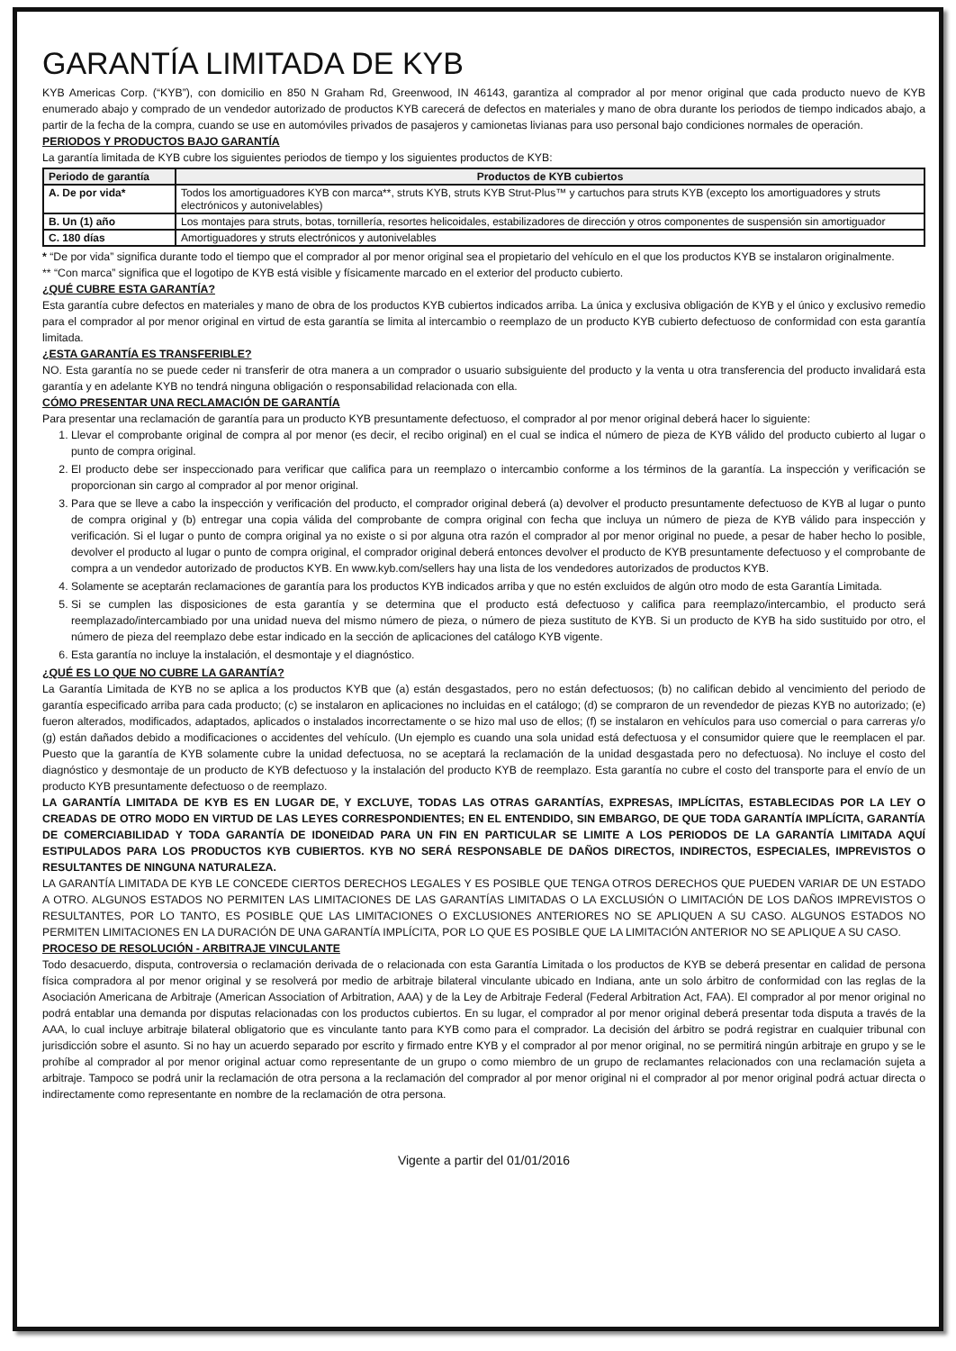GARANTÍA LIMITADA DE KYB
KYB Americas Corp. (“KYB”), con domicilio en 850 N Graham Rd, Greenwood, IN 46143, garantiza al comprador al por menor original que cada producto nuevo de KYB enumerado abajo y comprado de un vendedor autorizado de productos KYB carecerá de defectos en materiales y mano de obra durante los periodos de tiempo indicados abajo, a partir de la fecha de la compra, cuando se use en automóviles privados de pasajeros y camionetas livianas para uso personal bajo condiciones normales de operación.
PERIODOS Y PRODUCTOS BAJO GARANTÍA
La garantía limitada de KYB cubre los siguientes periodos de tiempo y los siguientes productos de KYB:
| Periodo de garantía | Productos de KYB cubiertos |
| --- | --- |
| A. De por vida* | Todos los amortiguadores KYB con marca**, struts KYB, struts KYB Strut-Plus™ y cartuchos para struts KYB (excepto los amortiguadores y struts electrónicos y autonivelables) |
| B. Un (1) año | Los montajes para struts, botas, tornillería, resortes helicoidales, estabilizadores de dirección y otros componentes de suspensión sin amortiguador |
| C. 180 días | Amortiguadores y struts electrónicos y autonivelables |
* “De por vida” significa durante todo el tiempo que el comprador al por menor original sea el propietario del vehículo en el que los productos KYB se instalaron originalmente.
** “Con marca” significa que el logotipo de KYB está visible y físicamente marcado en el exterior del producto cubierto.
¿QUÉ CUBRE ESTA GARANTÍA?
Esta garantía cubre defectos en materiales y mano de obra de los productos KYB cubiertos indicados arriba. La única y exclusiva obligación de KYB y el único y exclusivo remedio para el comprador al por menor original en virtud de esta garantía se limita al intercambio o reemplazo de un producto KYB cubierto defectuoso de conformidad con esta garantía limitada.
¿ESTA GARANTÍA ES TRANSFERIBLE?
NO. Esta garantía no se puede ceder ni transferir de otra manera a un comprador o usuario subsiguiente del producto y la venta u otra transferencia del producto invalidará esta garantía y en adelante KYB no tendrá ninguna obligación o responsabilidad relacionada con ella.
CÓMO PRESENTAR UNA RECLAMACIÓN DE GARANTÍA
Para presentar una reclamación de garantía para un producto KYB presuntamente defectuoso, el comprador al por menor original deberá hacer lo siguiente:
1. Llevar el comprobante original de compra al por menor (es decir, el recibo original) en el cual se indica el número de pieza de KYB válido del producto cubierto al lugar o punto de compra original.
2. El producto debe ser inspeccionado para verificar que califica para un reemplazo o intercambio conforme a los términos de la garantía. La inspección y verificación se proporcionan sin cargo al comprador al por menor original.
3. Para que se lleve a cabo la inspección y verificación del producto, el comprador original deberá (a) devolver el producto presuntamente defectuoso de KYB al lugar o punto de compra original y (b) entregar una copia válida del comprobante de compra original con fecha que incluya un número de pieza de KYB válido para inspección y verificación. Si el lugar o punto de compra original ya no existe o si por alguna otra razón el comprador al por menor original no puede, a pesar de haber hecho lo posible, devolver el producto al lugar o punto de compra original, el comprador original deberá entonces devolver el producto de KYB presuntamente defectuoso y el comprobante de compra a un vendedor autorizado de productos KYB. En www.kyb.com/sellers hay una lista de los vendedores autorizados de productos KYB.
4. Solamente se aceptarán reclamaciones de garantía para los productos KYB indicados arriba y que no estén excluidos de algún otro modo de esta Garantía Limitada.
5. Si se cumplen las disposiciones de esta garantía y se determina que el producto está defectuoso y califica para reemplazo/intercambio, el producto será reemplazado/intercambiado por una unidad nueva del mismo número de pieza, o número de pieza sustituto de KYB. Si un producto de KYB ha sido sustituido por otro, el número de pieza del reemplazo debe estar indicado en la sección de aplicaciones del catálogo KYB vigente.
6. Esta garantía no incluye la instalación, el desmontaje y el diagnóstico.
¿QUÉ ES LO QUE NO CUBRE LA GARANTÍA?
La Garantía Limitada de KYB no se aplica a los productos KYB que (a) están desgastados, pero no están defectuosos; (b) no califican debido al vencimiento del periodo de garantía especificado arriba para cada producto; (c) se instalaron en aplicaciones no incluidas en el catálogo; (d) se compraron de un revendedor de piezas KYB no autorizado; (e) fueron alterados, modificados, adaptados, aplicados o instalados incorrectamente o se hizo mal uso de ellos; (f) se instalaron en vehículos para uso comercial o para carreras y/o (g) están dañados debido a modificaciones o accidentes del vehículo. (Un ejemplo es cuando una sola unidad está defectuosa y el consumidor quiere que le reemplacen el par. Puesto que la garantía de KYB solamente cubre la unidad defectuosa, no se aceptará la reclamación de la unidad desgastada pero no defectuosa). No incluye el costo del diagnóstico y desmontaje de un producto de KYB defectuoso y la instalación del producto KYB de reemplazo. Esta garantía no cubre el costo del transporte para el envío de un producto KYB presuntamente defectuoso o de reemplazo.
LA GARANTÍA LIMITADA DE KYB ES EN LUGAR DE, Y EXCLUYE, TODAS LAS OTRAS GARANTÍAS, EXPRESAS, IMPLÍCITAS, ESTABLECIDAS POR LA LEY O CREADAS DE OTRO MODO EN VIRTUD DE LAS LEYES CORRESPONDIENTES; EN EL ENTENDIDO, SIN EMBARGO, DE QUE TODA GARANTÍA IMPLÍCITA, GARANTÍA DE COMERCIABILIDAD Y TODA GARANTÍA DE IDONEIDAD PARA UN FIN EN PARTICULAR SE LIMITE A LOS PERIODOS DE LA GARANTÍA LIMITADA AQUÍ ESTIPULADOS PARA LOS PRODUCTOS KYB CUBIERTOS. KYB NO SERÁ RESPONSABLE DE DAÑOS DIRECTOS, INDIRECTOS, ESPECIALES, IMPREVISTOS O RESULTANTES DE NINGUNA NATURALEZA.
LA GARANTÍA LIMITADA DE KYB LE CONCEDE CIERTOS DERECHOS LEGALES Y ES POSIBLE QUE TENGA OTROS DERECHOS QUE PUEDEN VARIAR DE UN ESTADO A OTRO. ALGUNOS ESTADOS NO PERMITEN LAS LIMITACIONES DE LAS GARANTÍAS LIMITADAS O LA EXCLUSIÓN O LIMITACIÓN DE LOS DAÑOS IMPREVISTOS O RESULTANTES, POR LO TANTO, ES POSIBLE QUE LAS LIMITACIONES O EXCLUSIONES ANTERIORES NO SE APLIQUEN A SU CASO. ALGUNOS ESTADOS NO PERMITEN LIMITACIONES EN LA DURACIÓN DE UNA GARANTÍA IMPLÍCITA, POR LO QUE ES POSIBLE QUE LA LIMITACIÓN ANTERIOR NO SE APLIQUE A SU CASO.
PROCESO DE RESOLUCIÓN - ARBITRAJE VINCULANTE
Todo desacuerdo, disputa, controversia o reclamación derivada de o relacionada con esta Garantía Limitada o los productos de KYB se deberá presentar en calidad de persona física compradora al por menor original y se resolverá por medio de arbitraje bilateral vinculante ubicado en Indiana, ante un solo árbitro de conformidad con las reglas de la Asociación Americana de Arbitraje (American Association of Arbitration, AAA) y de la Ley de Arbitraje Federal (Federal Arbitration Act, FAA). El comprador al por menor original no podrá entablar una demanda por disputas relacionadas con los productos cubiertos. En su lugar, el comprador al por menor original deberá presentar toda disputa a través de la AAA, lo cual incluye arbitraje bilateral obligatorio que es vinculante tanto para KYB como para el comprador. La decisión del árbitro se podrá registrar en cualquier tribunal con jurisdicción sobre el asunto. Si no hay un acuerdo separado por escrito y firmado entre KYB y el comprador al por menor original, no se permitirá ningún arbitraje en grupo y se le prohíbe al comprador al por menor original actuar como representante de un grupo o como miembro de un grupo de reclamantes relacionados con una reclamación sujeta a arbitraje. Tampoco se podrá unir la reclamación de otra persona a la reclamación del comprador al por menor original ni el comprador al por menor original podrá actuar directa o indirectamente como representante en nombre de la reclamación de otra persona.
Vigente a partir del 01/01/2016